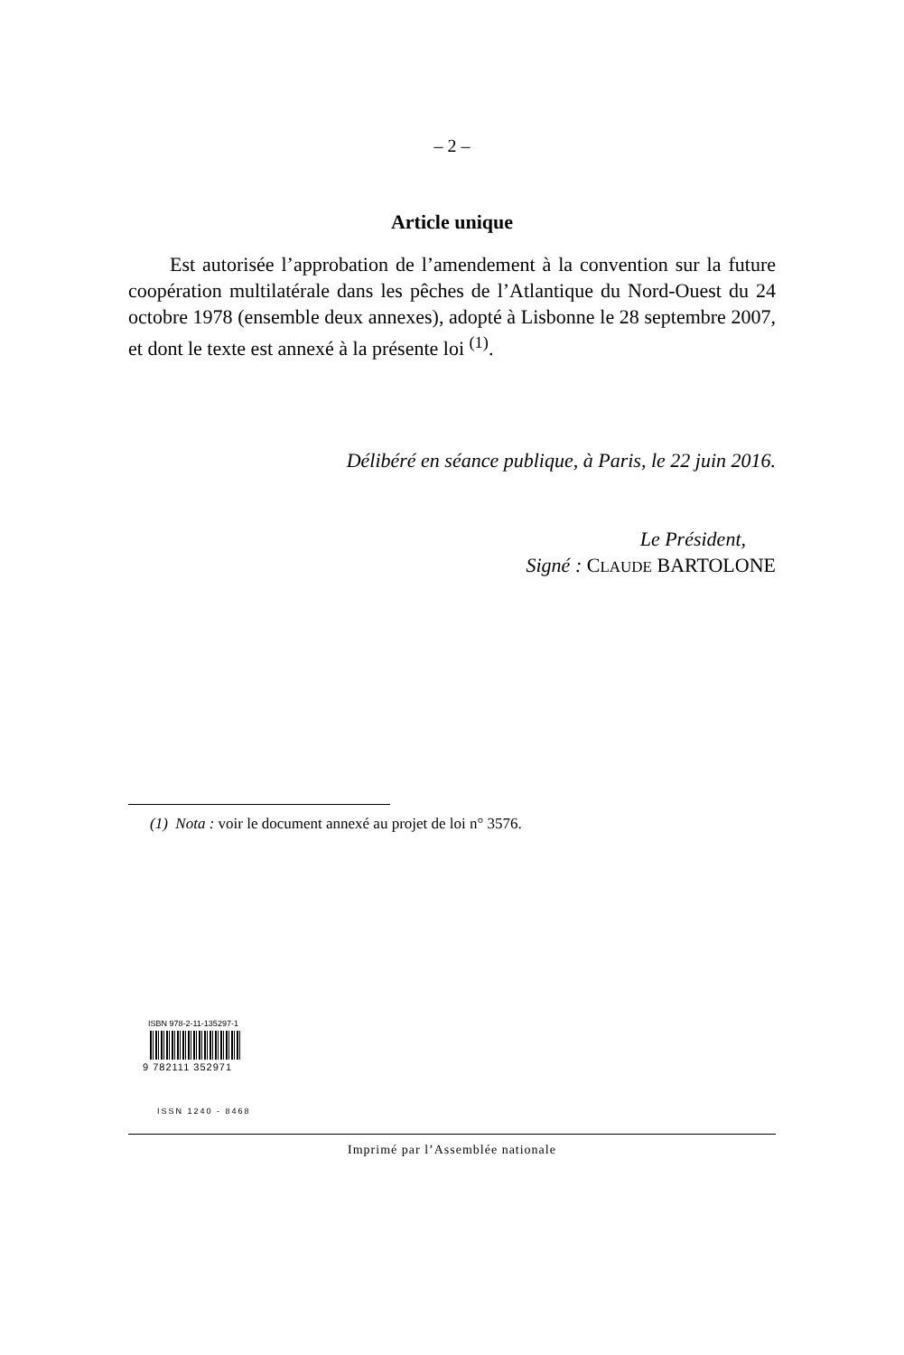– 2 –
Article unique
Est autorisée l’approbation de l’amendement à la convention sur la future coopération multilatérale dans les pêches de l’Atlantique du Nord-Ouest du 24 octobre 1978 (ensemble deux annexes), adopté à Lisbonne le 28 septembre 2007, et dont le texte est annexé à la présente loi <sup>(1)</sup>.
Délibéré en séance publique, à Paris, le 22 juin 2016.
Le Président,
Signé : CLAUDE BARTOLONE
(1) Nota : voir le document annexé au projet de loi n° 3576.
ISBN 978-2-11-135297-1
9 782111 352971
ISSN 1240 - 8468
Imprimé par l’Assemblée nationale